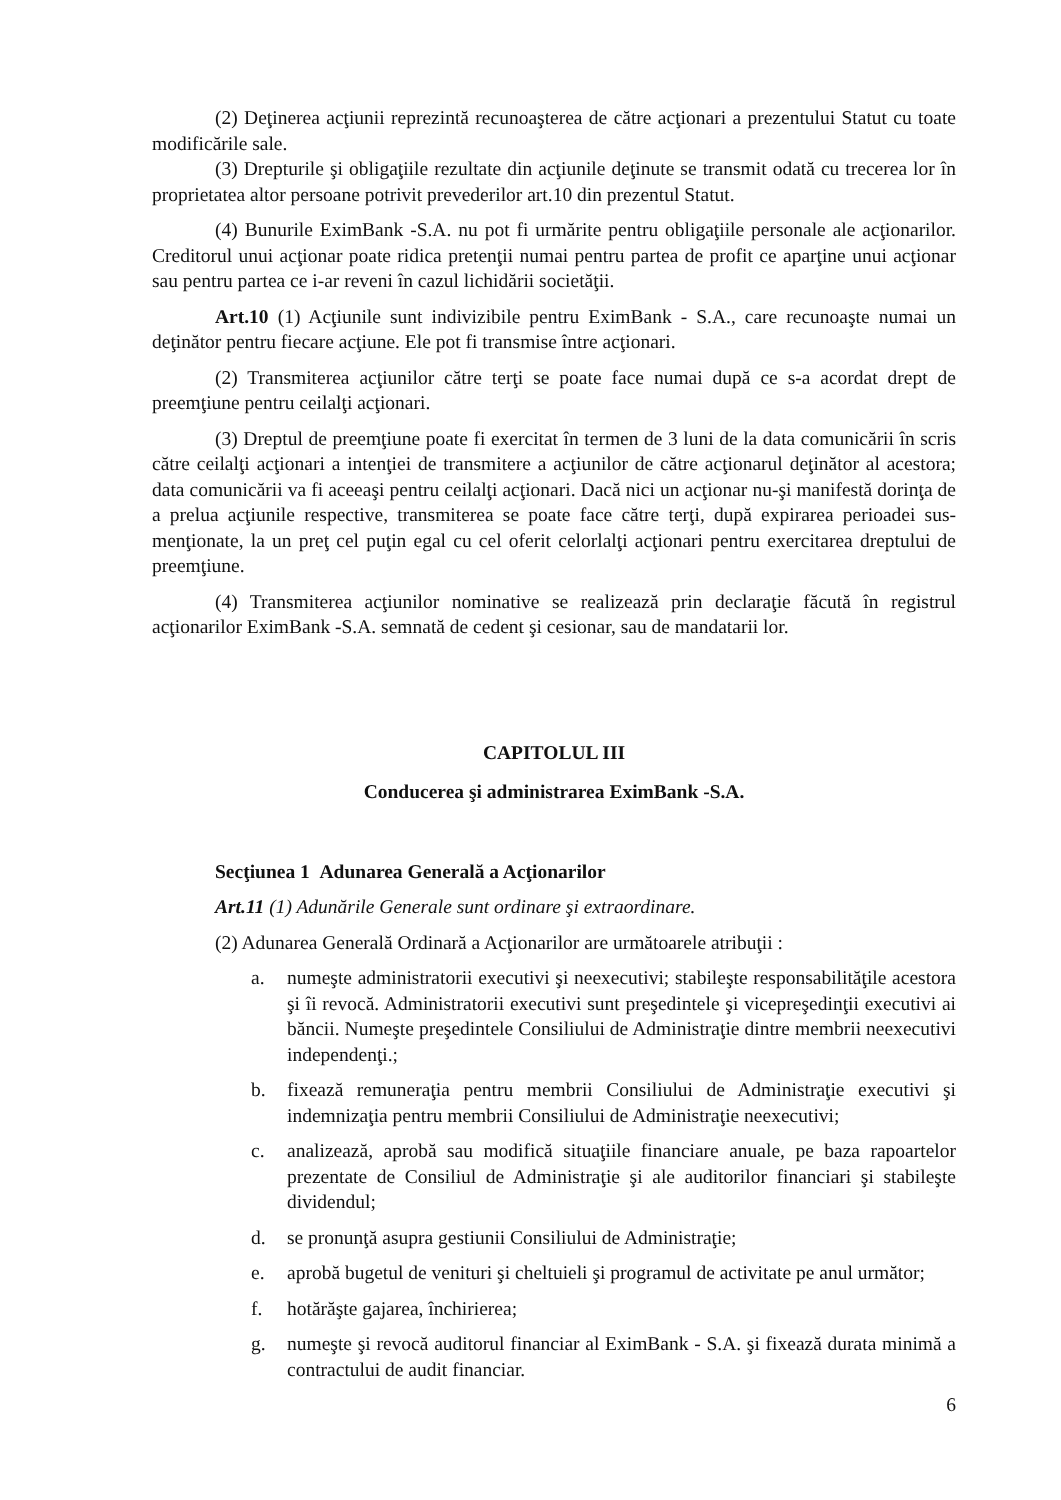(2) Deţinerea acţiunii reprezintă recunoaşterea de către acţionari a prezentului Statut cu toate modificările sale.
(3) Drepturile şi obligaţiile rezultate din acţiunile deţinute se transmit odată cu trecerea lor în proprietatea altor persoane potrivit prevederilor art.10 din prezentul Statut.
(4) Bunurile EximBank -S.A. nu pot fi urmărite pentru obligaţiile personale ale acţionarilor. Creditorul unui acţionar poate ridica pretenţii numai pentru partea de profit ce aparţine unui acţionar sau pentru partea ce i-ar reveni în cazul lichidării societăţii.
Art.10 (1) Acţiunile sunt indivizibile pentru EximBank - S.A., care recunoaşte numai un deţinător pentru fiecare acţiune. Ele pot fi transmise între acţionari.
(2) Transmiterea acţiunilor către terţi se poate face numai după ce s-a acordat drept de preemţiune pentru ceilalţi acţionari.
(3) Dreptul de preemţiune poate fi exercitat în termen de 3 luni de la data comunicării în scris către ceilalţi acţionari a intenţiei de transmitere a acţiunilor de către acţionarul deţinător al acestora; data comunicării va fi aceeaşi pentru ceilalţi acţionari. Dacă nici un acţionar nu-şi manifestă dorinţa de a prelua acţiunile respective, transmiterea se poate face către terţi, după expirarea perioadei sus-menţionate, la un preţ cel puţin egal cu cel oferit celorlalţi acţionari pentru exercitarea dreptului de preemţiune.
(4) Transmiterea acţiunilor nominative se realizează prin declaraţie făcută în registrul acţionarilor EximBank -S.A. semnată de cedent şi cesionar, sau de mandatarii lor.
CAPITOLUL III
Conducerea şi administrarea EximBank -S.A.
Secţiunea 1 Adunarea Generală a Acţionarilor
Art.11 (1) Adunările Generale sunt ordinare şi extraordinare.
(2) Adunarea Generală Ordinară a Acţionarilor are următoarele atribuţii :
a. numeşte administratorii executivi şi neexecutivi; stabileşte responsabilităţile acestora şi îi revocă. Administratorii executivi sunt preşedintele şi vicepreşedinţii executivi ai băncii. Numeşte preşedintele Consiliului de Administraţie dintre membrii neexecutivi independenţi.;
b. fixează remuneraţia pentru membrii Consiliului de Administraţie executivi şi indemnizaţia pentru membrii Consiliului de Administraţie neexecutivi;
c. analizează, aprobă sau modifică situaţiile financiare anuale, pe baza rapoartelor prezentate de Consiliul de Administraţie şi ale auditorilor financiari şi stabileşte dividendul;
d. se pronunţă asupra gestiunii Consiliului de Administraţie;
e. aprobă bugetul de venituri şi cheltuieli şi programul de activitate pe anul următor;
f. hotărăşte gajarea, închirierea;
g. numeşte şi revocă auditorul financiar al EximBank - S.A. şi fixează durata minimă a contractului de audit financiar.
6